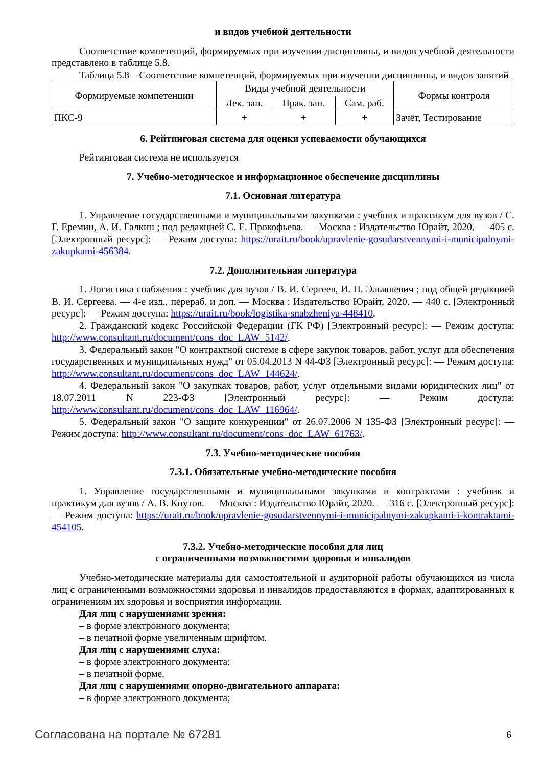и видов учебной деятельности
Соответствие компетенций, формируемых при изучении дисциплины, и видов учебной деятельности представлено в таблице 5.8.
Таблица 5.8 – Соответствие компетенций, формируемых при изучении дисциплины, и видов занятий
| Формируемые компетенции | Виды учебной деятельности | | | Формы контроля |
| --- | --- | --- | --- | --- |
| | Лек. зан. | Прак. зан. | Сам. раб. | |
| ПКС-9 | + | + | + | Зачёт, Тестирование |
6. Рейтинговая система для оценки успеваемости обучающихся
Рейтинговая система не используется
7. Учебно-методическое и информационное обеспечение дисциплины
7.1. Основная литература
1. Управление государственными и муниципальными закупками : учебник и практикум для вузов / С. Г. Еремин, А. И. Галкин ; под редакцией С. Е. Прокофьева. — Москва : Издательство Юрайт, 2020. — 405 с. [Электронный ресурс]: — Режим доступа: https://urait.ru/book/upravlenie-gosudarstvennymi-i-municipalnymi-zakupkami-456384.
7.2. Дополнительная литература
1. Логистика снабжения : учебник для вузов / В. И. Сергеев, И. П. Эльяшевич ; под общей редакцией В. И. Сергеева. — 4-е изд., перераб. и доп. — Москва : Издательство Юрайт, 2020. — 440 с. [Электронный ресурс]: — Режим доступа: https://urait.ru/book/logistika-snabzheniya-448410.
2. Гражданский кодекс Российской Федерации (ГК РФ) [Электронный ресурс]: — Режим доступа: http://www.consultant.ru/document/cons_doc_LAW_5142/.
3. Федеральный закон "О контрактной системе в сфере закупок товаров, работ, услуг для обеспечения государственных и муниципальных нужд" от 05.04.2013 N 44-ФЗ [Электронный ресурс]: — Режим доступа: http://www.consultant.ru/document/cons_doc_LAW_144624/.
4. Федеральный закон "О закупках товаров, работ, услуг отдельными видами юридических лиц" от 18.07.2011 N 223-ФЗ [Электронный ресурс]: — Режим доступа: http://www.consultant.ru/document/cons_doc_LAW_116964/.
5. Федеральный закон "О защите конкуренции" от 26.07.2006 N 135-ФЗ [Электронный ресурс]: — Режим доступа: http://www.consultant.ru/document/cons_doc_LAW_61763/.
7.3. Учебно-методические пособия
7.3.1. Обязательные учебно-методические пособия
1. Управление государственными и муниципальными закупками и контрактами : учебник и практикум для вузов / А. В. Кнутов. — Москва : Издательство Юрайт, 2020. — 316 с. [Электронный ресурс]: — Режим доступа: https://urait.ru/book/upravlenie-gosudarstvennymi-i-municipalnymi-zakupkami-i-kontraktami-454105.
7.3.2. Учебно-методические пособия для лиц
с ограниченными возможностями здоровья и инвалидов
Учебно-методические материалы для самостоятельной и аудиторной работы обучающихся из числа лиц с ограниченными возможностями здоровья и инвалидов предоставляются в формах, адаптированных к ограничениям их здоровья и восприятия информации.
Для лиц с нарушениями зрения:
– в форме электронного документа;
– в печатной форме увеличенным шрифтом.
Для лиц с нарушениями слуха:
– в форме электронного документа;
– в печатной форме.
Для лиц с нарушениями опорно-двигательного аппарата:
– в форме электронного документа;
Согласована на портале № 67281 6